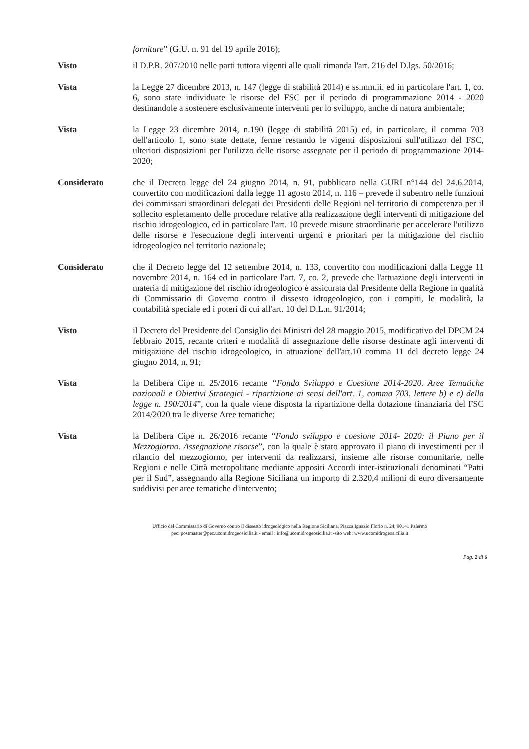forniture” (G.U. n. 91 del 19 aprile 2016);
Visto il D.P.R. 207/2010 nelle parti tuttora vigenti alle quali rimanda l'art. 216 del D.lgs. 50/2016;
Vista la Legge 27 dicembre 2013, n. 147 (legge di stabilità 2014) e ss.mm.ii. ed in particolare l'art. 1, co. 6, sono state individuate le risorse del FSC per il periodo di programmazione 2014 - 2020 destinandole a sostenere esclusivamente interventi per lo sviluppo, anche di natura ambientale;
Vista la Legge 23 dicembre 2014, n.190 (legge di stabilità 2015) ed, in particolare, il comma 703 dell'articolo 1, sono state dettate, ferme restando le vigenti disposizioni sull'utilizzo del FSC, ulteriori disposizioni per l'utilizzo delle risorse assegnate per il periodo di programmazione 2014-2020;
Considerato che il Decreto legge del 24 giugno 2014, n. 91, pubblicato nella GURI n°144 del 24.6.2014, convertito con modificazioni dalla legge 11 agosto 2014, n. 116 – prevede il subentro nelle funzioni dei commissari straordinari delegati dei Presidenti delle Regioni nel territorio di competenza per il sollecito espletamento delle procedure relative alla realizzazione degli interventi di mitigazione del rischio idrogeologico, ed in particolare l'art. 10 prevede misure straordinarie per accelerare l'utilizzo delle risorse e l'esecuzione degli interventi urgenti e prioritari per la mitigazione del rischio idrogeologico nel territorio nazionale;
Considerato che il Decreto legge del 12 settembre 2014, n. 133, convertito con modificazioni dalla Legge 11 novembre 2014, n. 164 ed in particolare l'art. 7, co. 2, prevede che l'attuazione degli interventi in materia di mitigazione del rischio idrogeologico è assicurata dal Presidente della Regione in qualità di Commissario di Governo contro il dissesto idrogeologico, con i compiti, le modalità, la contabilità speciale ed i poteri di cui all'art. 10 del D.L.n. 91/2014;
Visto il Decreto del Presidente del Consiglio dei Ministri del 28 maggio 2015, modificativo del DPCM 24 febbraio 2015, recante criteri e modalità di assegnazione delle risorse destinate agli interventi di mitigazione del rischio idrogeologico, in attuazione dell'art.10 comma 11 del decreto legge 24 giugno 2014, n. 91;
Vista la Delibera Cipe n. 25/2016 recante “Fondo Sviluppo e Coesione 2014-2020. Aree Tematiche nazionali e Obiettivi Strategici - ripartizione ai sensi dell'art. 1, comma 703, lettere b) e c) della legge n. 190/2014”, con la quale viene disposta la ripartizione della dotazione finanziaria del FSC 2014/2020 tra le diverse Aree tematiche;
Vista la Delibera Cipe n. 26/2016 recante “Fondo sviluppo e coesione 2014- 2020: il Piano per il Mezzogiorno. Assegnazione risorse”, con la quale è stato approvato il piano di investimenti per il rilancio del mezzogiorno, per interventi da realizzarsi, insieme alle risorse comunitarie, nelle Regioni e nelle Città metropolitane mediante appositi Accordi inter-istituzionali denominati “Patti per il Sud”, assegnando alla Regione Siciliana un importo di 2.320,4 milioni di euro diversamente suddivisi per aree tematiche d'intervento;
Ufficio del Commissario di Governo contro il dissesto idrogeologico nella Regione Siciliana, Piazza Ignazio Florio n. 24, 90141 Palermo
pec: postmaster@pec.ucomidrogeosicilia.it - email : info@ucomidrogeosicilia.it -sito web: www.ucomidrogeosicilia.it
Pag. 2 di 6